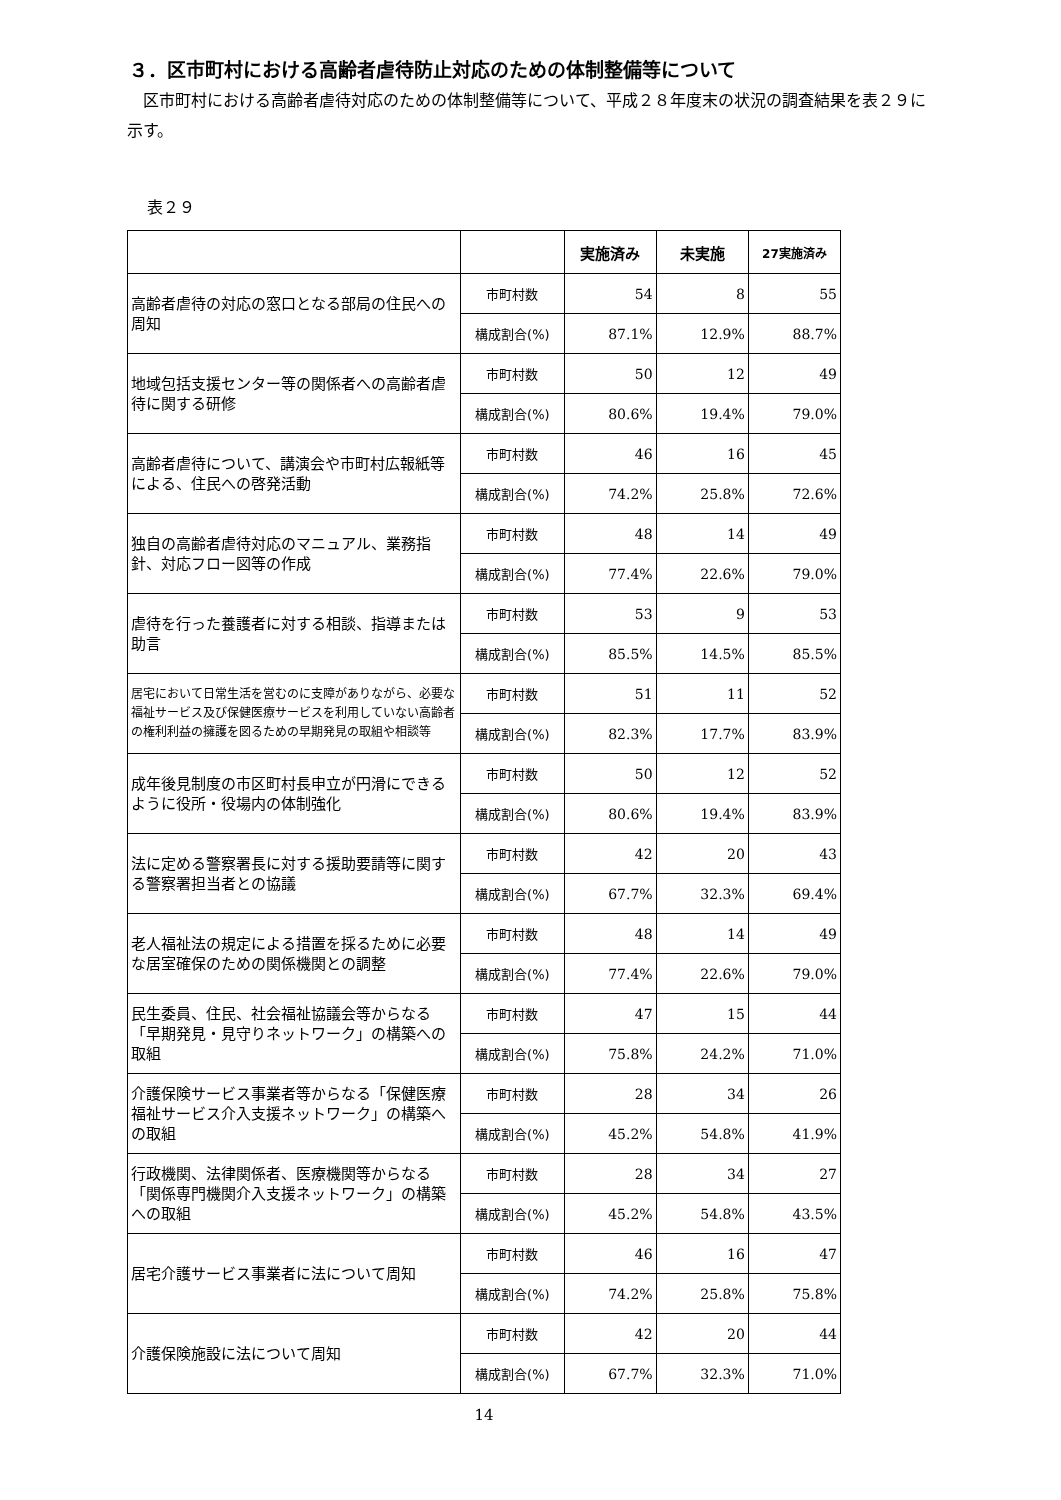３．区市町村における高齢者虐待防止対応のための体制整備等について
区市町村における高齢者虐待対応のための体制整備等について、平成２８年度末の状況の調査結果を表２９に示す。
表２９
| | | 実施済み | 未実施 | 27実施済み |
| --- | --- | --- | --- | --- |
| 高齢者虐待の対応の窓口となる部局の住民への周知 | 市町村数 | 54 | 8 | 55 |
| | 構成割合(%) | 87.1% | 12.9% | 88.7% |
| 地域包括支援センター等の関係者への高齢者虐待に関する研修 | 市町村数 | 50 | 12 | 49 |
| | 構成割合(%) | 80.6% | 19.4% | 79.0% |
| 高齢者虐待について、講演会や市町村広報紙等による、住民への啓発活動 | 市町村数 | 46 | 16 | 45 |
| | 構成割合(%) | 74.2% | 25.8% | 72.6% |
| 独自の高齢者虐待対応のマニュアル、業務指針、対応フロー図等の作成 | 市町村数 | 48 | 14 | 49 |
| | 構成割合(%) | 77.4% | 22.6% | 79.0% |
| 虐待を行った養護者に対する相談、指導または助言 | 市町村数 | 53 | 9 | 53 |
| | 構成割合(%) | 85.5% | 14.5% | 85.5% |
| 居宅において日常生活を営むのに支障がありながら、必要な福祉サービス及び保健医療サービスを利用していない高齢者の権利利益の擁護を図るための早期発見の取組や相談等 | 市町村数 | 51 | 11 | 52 |
| | 構成割合(%) | 82.3% | 17.7% | 83.9% |
| 成年後見制度の市区町村長申立が円滑にできるように役所・役場内の体制強化 | 市町村数 | 50 | 12 | 52 |
| | 構成割合(%) | 80.6% | 19.4% | 83.9% |
| 法に定める警察署長に対する援助要請等に関する警察署担当者との協議 | 市町村数 | 42 | 20 | 43 |
| | 構成割合(%) | 67.7% | 32.3% | 69.4% |
| 老人福祉法の規定による措置を採るために必要な居室確保のための関係機関との調整 | 市町村数 | 48 | 14 | 49 |
| | 構成割合(%) | 77.4% | 22.6% | 79.0% |
| 民生委員、住民、社会福祉協議会等からなる「早期発見・見守りネットワーク」の構築への取組 | 市町村数 | 47 | 15 | 44 |
| | 構成割合(%) | 75.8% | 24.2% | 71.0% |
| 介護保険サービス事業者等からなる「保健医療福祉サービス介入支援ネットワーク」の構築への取組 | 市町村数 | 28 | 34 | 26 |
| | 構成割合(%) | 45.2% | 54.8% | 41.9% |
| 行政機関、法律関係者、医療機関等からなる「関係専門機関介入支援ネットワーク」の構築への取組 | 市町村数 | 28 | 34 | 27 |
| | 構成割合(%) | 45.2% | 54.8% | 43.5% |
| 居宅介護サービス事業者に法について周知 | 市町村数 | 46 | 16 | 47 |
| | 構成割合(%) | 74.2% | 25.8% | 75.8% |
| 介護保険施設に法について周知 | 市町村数 | 42 | 20 | 44 |
| | 構成割合(%) | 67.7% | 32.3% | 71.0% |
14